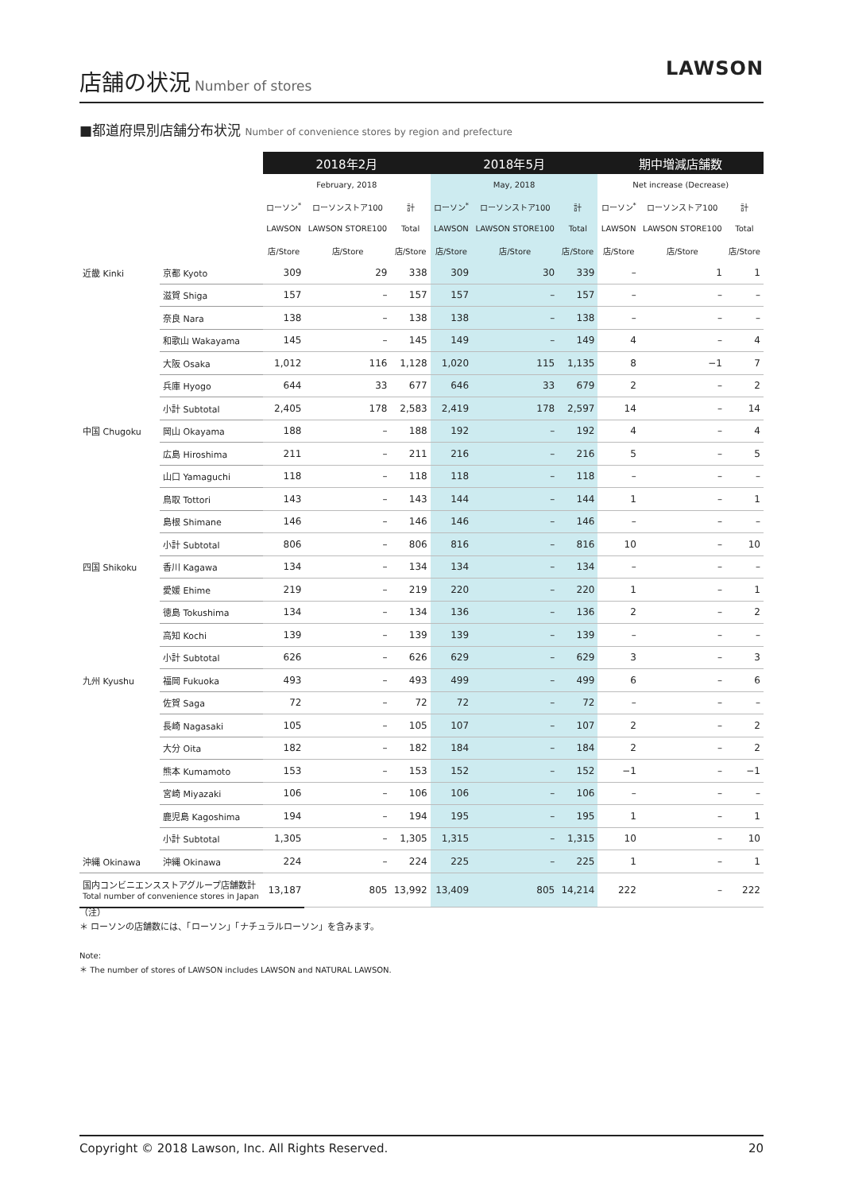店舗の状況
Number of stores
LAWSON
■都道府県別店舗分布状況 Number of convenience stores by region and prefecture
| | | 2018年2月 | | | 2018年5月 | | | 期中増減店舗数 | | |
| --- | --- | --- | --- | --- | --- | --- | --- | --- | --- | --- |
| | | February, 2018 | | | May, 2018 | | | Net increase (Decrease) | | |
| | | ローソン<sup>*</sup> | ローソンストア100 | 計 | ローソン<sup>*</sup> | ローソンストア100 | 計 | ローソン<sup>*</sup> | ローソンストア100 | 計 |
| | | LAWSON | LAWSON STORE100 | Total | LAWSON | LAWSON STORE100 | Total | LAWSON | LAWSON STORE100 | Total |
| | | 店/Store | 店/Store | 店/Store | 店/Store | 店/Store | 店/Store | 店/Store | 店/Store | 店/Store |
| 近畿 Kinki | 京都 Kyoto | 309 | 29 | 338 | 309 | 30 | 339 | – | 1 | 1 |
| | 滋賀 Shiga | 157 | – | 157 | 157 | – | 157 | – | – | – |
| | 奈良 Nara | 138 | – | 138 | 138 | – | 138 | – | – | – |
| | 和歌山 Wakayama | 145 | – | 145 | 149 | – | 149 | 4 | – | 4 |
| | 大阪 Osaka | 1,012 | 116 | 1,128 | 1,020 | 115 | 1,135 | 8 | −1 | 7 |
| | 兵庫 Hyogo | 644 | 33 | 677 | 646 | 33 | 679 | 2 | – | 2 |
| | 小計 Subtotal | 2,405 | 178 | 2,583 | 2,419 | 178 | 2,597 | 14 | – | 14 |
| 中国 Chugoku | 岡山 Okayama | 188 | – | 188 | 192 | – | 192 | 4 | – | 4 |
| | 広島 Hiroshima | 211 | – | 211 | 216 | – | 216 | 5 | – | 5 |
| | 山口 Yamaguchi | 118 | – | 118 | 118 | – | 118 | – | – | – |
| | 鳥取 Tottori | 143 | – | 143 | 144 | – | 144 | 1 | – | 1 |
| | 島根 Shimane | 146 | – | 146 | 146 | – | 146 | – | – | – |
| | 小計 Subtotal | 806 | – | 806 | 816 | – | 816 | 10 | – | 10 |
| 四国 Shikoku | 香川 Kagawa | 134 | – | 134 | 134 | – | 134 | – | – | – |
| | 愛媛 Ehime | 219 | – | 219 | 220 | – | 220 | 1 | – | 1 |
| | 徳島 Tokushima | 134 | – | 134 | 136 | – | 136 | 2 | – | 2 |
| | 高知 Kochi | 139 | – | 139 | 139 | – | 139 | – | – | – |
| | 小計 Subtotal | 626 | – | 626 | 629 | – | 629 | 3 | – | 3 |
| 九州 Kyushu | 福岡 Fukuoka | 493 | – | 493 | 499 | – | 499 | 6 | – | 6 |
| | 佐賀 Saga | 72 | – | 72 | 72 | – | 72 | – | – | – |
| | 長崎 Nagasaki | 105 | – | 105 | 107 | – | 107 | 2 | – | 2 |
| | 大分 Oita | 182 | – | 182 | 184 | – | 184 | 2 | – | 2 |
| | 熊本 Kumamoto | 153 | – | 153 | 152 | – | 152 | −1 | – | −1 |
| | 宮崎 Miyazaki | 106 | – | 106 | 106 | – | 106 | – | – | – |
| | 鹿児島 Kagoshima | 194 | – | 194 | 195 | – | 195 | 1 | – | 1 |
| | 小計 Subtotal | 1,305 | – | 1,305 | 1,315 | – | 1,315 | 10 | – | 10 |
| 沖縄 Okinawa | 沖縄 Okinawa | 224 | – | 224 | 225 | – | 225 | 1 | – | 1 |
| 国内コンビニエンスストアグループ店舗数計 Total number of convenience stores in Japan | | 13,187 | 805 | 13,992 | 13,409 | 805 | 14,214 | 222 | – | 222 |
（注）
＊ ローソンの店舗数には、「ローソン」「ナチュラルローソン」を含みます。
Note:
＊ The number of stores of LAWSON includes LAWSON and NATURAL LAWSON.
Copyright © 2018 Lawson, Inc. All Rights Reserved. 20